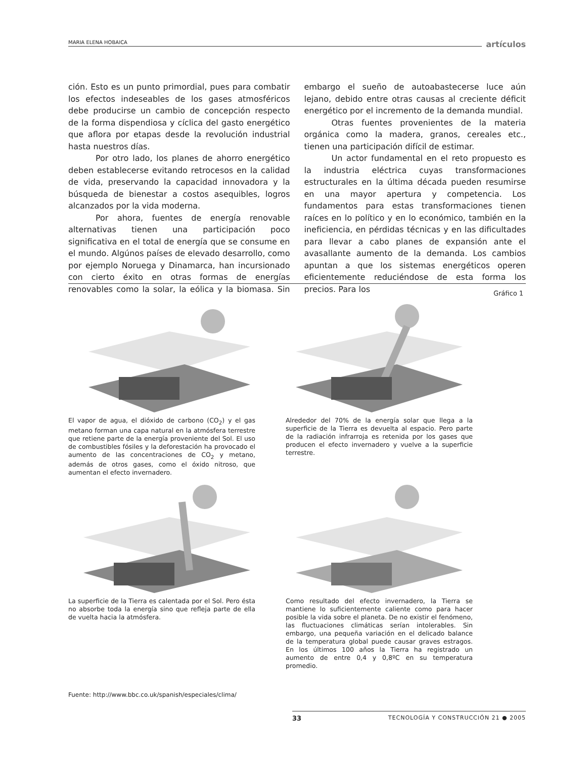MARIA ELENA HOBAICA artículos
ción. Esto es un punto primordial, pues para combatir los efectos indeseables de los gases atmosféricos debe producirse un cambio de concepción respecto de la forma dispendiosa y cíclica del gasto energético que aflora por etapas desde la revolución industrial hasta nuestros días.
Por otro lado, los planes de ahorro energético deben establecerse evitando retrocesos en la calidad de vida, preservando la capacidad innovadora y la búsqueda de bienestar a costos asequibles, logros alcanzados por la vida moderna.
Por ahora, fuentes de energía renovable alternativas tienen una participación poco significativa en el total de energía que se consume en el mundo. Algúnos países de elevado desarrollo, como por ejemplo Noruega y Dinamarca, han incursionado con cierto éxito en otras formas de energías renovables como la solar, la eólica y la biomasa. Sin embargo el sueño de autoabastecerse luce aún lejano, debido entre otras causas al creciente déficit energético por el incremento de la demanda mundial.
Otras fuentes provenientes de la materia orgánica como la madera, granos, cereales etc., tienen una participación difícil de estimar.
Un actor fundamental en el reto propuesto es la industria eléctrica cuyas transformaciones estructurales en la última década pueden resumirse en una mayor apertura y competencia. Los fundamentos para estas transformaciones tienen raíces en lo político y en lo económico, también en la ineficiencia, en pérdidas técnicas y en las dificultades para llevar a cabo planes de expansión ante el avasallante aumento de la demanda. Los cambios apuntan a que los sistemas energéticos operen eficientemente reduciéndose de esta forma los precios. Para los
Gráfico 1
El vapor de agua, el dióxido de carbono (CO<sub>2</sub>) y el gas metano forman una capa natural en la atmósfera terrestre que retiene parte de la energía proveniente del Sol. El uso de combustibles fósiles y la deforestación ha provocado el aumento de las concentraciones de CO<sub>2</sub> y metano, además de otros gases, como el óxido nitroso, que aumentan el efecto invernadero.
Alrededor del 70% de la energía solar que llega a la superficie de la Tierra es devuelta al espacio. Pero parte de la radiación infrarroja es retenida por los gases que producen el efecto invernadero y vuelve a la superficie terrestre.
La superficie de la Tierra es calentada por el Sol. Pero ésta no absorbe toda la energía sino que refleja parte de ella de vuelta hacia la atmósfera.
Como resultado del efecto invernadero, la Tierra se mantiene lo suficientemente caliente como para hacer posible la vida sobre el planeta. De no existir el fenómeno, las fluctuaciones climáticas serían intolerables. Sin embargo, una pequeña variación en el delicado balance de la temperatura global puede causar graves estragos. En los últimos 100 años la Tierra ha registrado un aumento de entre 0,4 y 0,8ºC en su temperatura promedio.
Fuente: http://www.bbc.co.uk/spanish/especiales/clima/
33 TECNOLOGÍA Y CONSTRUCCIÓN 21 ● 2005